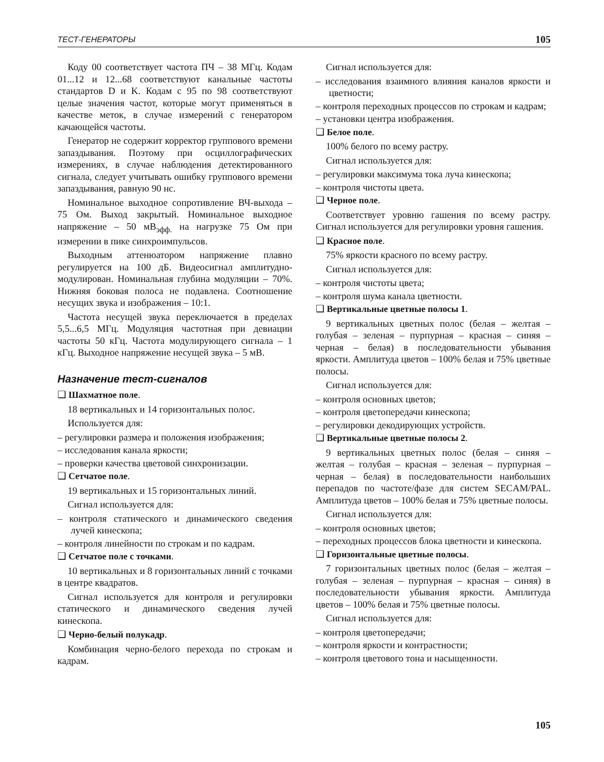ТЕСТ-ГЕНЕРАТОРЫ 105
Коду 00 соответствует частота ПЧ – 38 МГц. Кодам 01...12 и 12...68 соответствуют канальные частоты стандартов D и K. Кодам с 95 по 98 соответствуют целые значения частот, которые могут применяться в качестве меток, в случае измерений с генератором качающейся частоты.
Генератор не содержит корректор группового времени запаздывания. Поэтому при осциллографических измерениях, в случае наблюдения детектированного сигнала, следует учитывать ошибку группового времени запаздывания, равную 90 нс.
Номинальное выходное сопротивление ВЧ-выхода – 75 Ом. Выход закрытый. Номинальное выходное напряжение – 50 мВ<sub>эфф.</sub> на нагрузке 75 Ом при измерении в пике синхроимпульсов.
Выходным аттенюатором напряжение плавно регулируется на 100 дБ. Видеосигнал амплитудно-модулирован. Номинальная глубина модуляции – 70%. Нижняя боковая полоса не подавлена. Соотношение несущих звука и изображения – 10:1.
Частота несущей звука переключается в пределах 5,5...6,5 МГц. Модуляция частотная при девиации частоты 50 кГц. Частота модулирующего сигнала – 1 кГц. Выходное напряжение несущей звука – 5 мВ.
Назначение тест-сигналов
❑ Шахматное поле.
18 вертикальных и 14 горизонтальных полос.
Используется для:
– регулировки размера и положения изображения;
– исследования канала яркости;
– проверки качества цветовой синхронизации.
❑ Сетчатое поле.
19 вертикальных и 15 горизонтальных линий.
Сигнал используется для:
– контроля статического и динамического сведения лучей кинескопа;
– контроля линейности по строкам и по кадрам.
❑ Сетчатое поле с точками.
10 вертикальных и 8 горизонтальных линий с точками в центре квадратов.
Сигнал используется для контроля и регулировки статического и динамического сведения лучей кинескопа.
❑ Черно-белый полукадр.
Комбинация черно-белого перехода по строкам и кадрам.
Сигнал используется для:
– исследования взаимного влияния каналов яркости и цветности;
– контроля переходных процессов по строкам и кадрам;
– установки центра изображения.
❑ Белое поле.
100% белого по всему растру.
Сигнал используется для:
– регулировки максимума тока луча кинескопа;
– контроля чистоты цвета.
❑ Черное поле.
Соответствует уровню гашения по всему растру. Сигнал используется для регулировки уровня гашения.
❑ Красное поле.
75% яркости красного по всему растру.
Сигнал используется для:
– контроля чистоты цвета;
– контроля шума канала цветности.
❑ Вертикальные цветные полосы 1.
9 вертикальных цветных полос (белая – желтая – голубая – зеленая – пурпурная – красная – синяя – черная – белая) в последовательности убывания яркости. Амплитуда цветов – 100% белая и 75% цветные полосы.
Сигнал используется для:
– контроля основных цветов;
– контроля цветопередачи кинескопа;
– регулировки декодирующих устройств.
❑ Вертикальные цветные полосы 2.
9 вертикальных цветных полос (белая – синяя – желтая – голубая – красная – зеленая – пурпурная – черная – белая) в последовательности наибольших перепадов по частоте/фазе для систем SECAM/PAL. Амплитуда цветов – 100% белая и 75% цветные полосы.
Сигнал используется для:
– контроля основных цветов;
– переходных процессов блока цветности и кинескопа.
❑ Горизонтальные цветные полосы.
7 горизонтальных цветных полос (белая – желтая – голубая – зеленая – пурпурная – красная – синяя) в последовательности убывания яркости. Амплитуда цветов – 100% белая и 75% цветные полосы.
Сигнал используется для:
– контроля цветопередачи;
– контроля яркости и контрастности;
– контроля цветового тона и насыщенности.
105